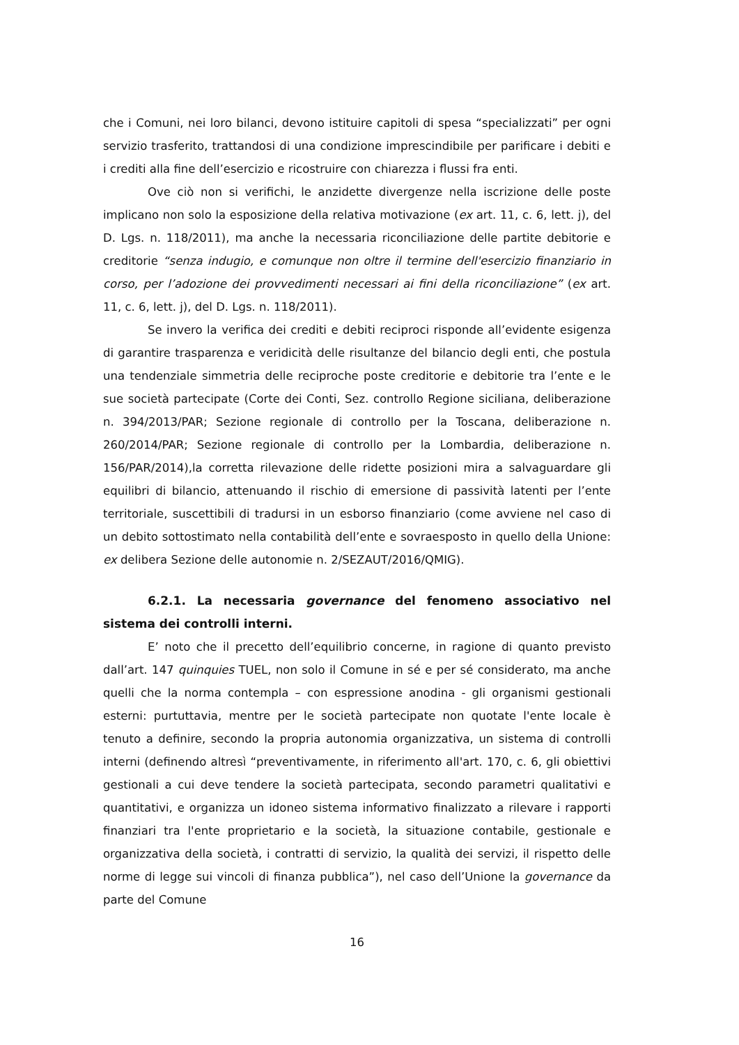che i Comuni, nei loro bilanci, devono istituire capitoli di spesa “specializzati” per ogni servizio trasferito, trattandosi di una condizione imprescindibile per parificare i debiti e i crediti alla fine dell’esercizio e ricostruire con chiarezza i flussi fra enti.
Ove ciò non si verifichi, le anzidette divergenze nella iscrizione delle poste implicano non solo la esposizione della relativa motivazione (ex art. 11, c. 6, lett. j), del D. Lgs. n. 118/2011), ma anche la necessaria riconciliazione delle partite debitorie e creditorie “senza indugio, e comunque non oltre il termine dell'esercizio finanziario in corso, per l’adozione dei provvedimenti necessari ai fini della riconciliazione” (ex art. 11, c. 6, lett. j), del D. Lgs. n. 118/2011).
Se invero la verifica dei crediti e debiti reciproci risponde all’evidente esigenza di garantire trasparenza e veridicità delle risultanze del bilancio degli enti, che postula una tendenziale simmetria delle reciproche poste creditorie e debitorie tra l’ente e le sue società partecipate (Corte dei Conti, Sez. controllo Regione siciliana, deliberazione n. 394/2013/PAR; Sezione regionale di controllo per la Toscana, deliberazione n. 260/2014/PAR; Sezione regionale di controllo per la Lombardia, deliberazione n. 156/PAR/2014),la corretta rilevazione delle ridette posizioni mira a salvaguardare gli equilibri di bilancio, attenuando il rischio di emersione di passività latenti per l’ente territoriale, suscettibili di tradursi in un esborso finanziario (come avviene nel caso di un debito sottostimato nella contabilità dell’ente e sovraesposto in quello della Unione: ex delibera Sezione delle autonomie n. 2/SEZAUT/2016/QMIG).
6.2.1. La necessaria governance del fenomeno associativo nel sistema dei controlli interni.
E’ noto che il precetto dell’equilibrio concerne, in ragione di quanto previsto dall’art. 147 quinquies TUEL, non solo il Comune in sé e per sé considerato, ma anche quelli che la norma contempla – con espressione anodina - gli organismi gestionali esterni: purtuttavia, mentre per le società partecipate non quotate l'ente locale è tenuto a definire, secondo la propria autonomia organizzativa, un sistema di controlli interni (definendo altresì “preventivamente, in riferimento all'art. 170, c. 6, gli obiettivi gestionali a cui deve tendere la società partecipata, secondo parametri qualitativi e quantitativi, e organizza un idoneo sistema informativo finalizzato a rilevare i rapporti finanziari tra l'ente proprietario e la società, la situazione contabile, gestionale e organizzativa della società, i contratti di servizio, la qualità dei servizi, il rispetto delle norme di legge sui vincoli di finanza pubblica”), nel caso dell’Unione la governance da parte del Comune
16